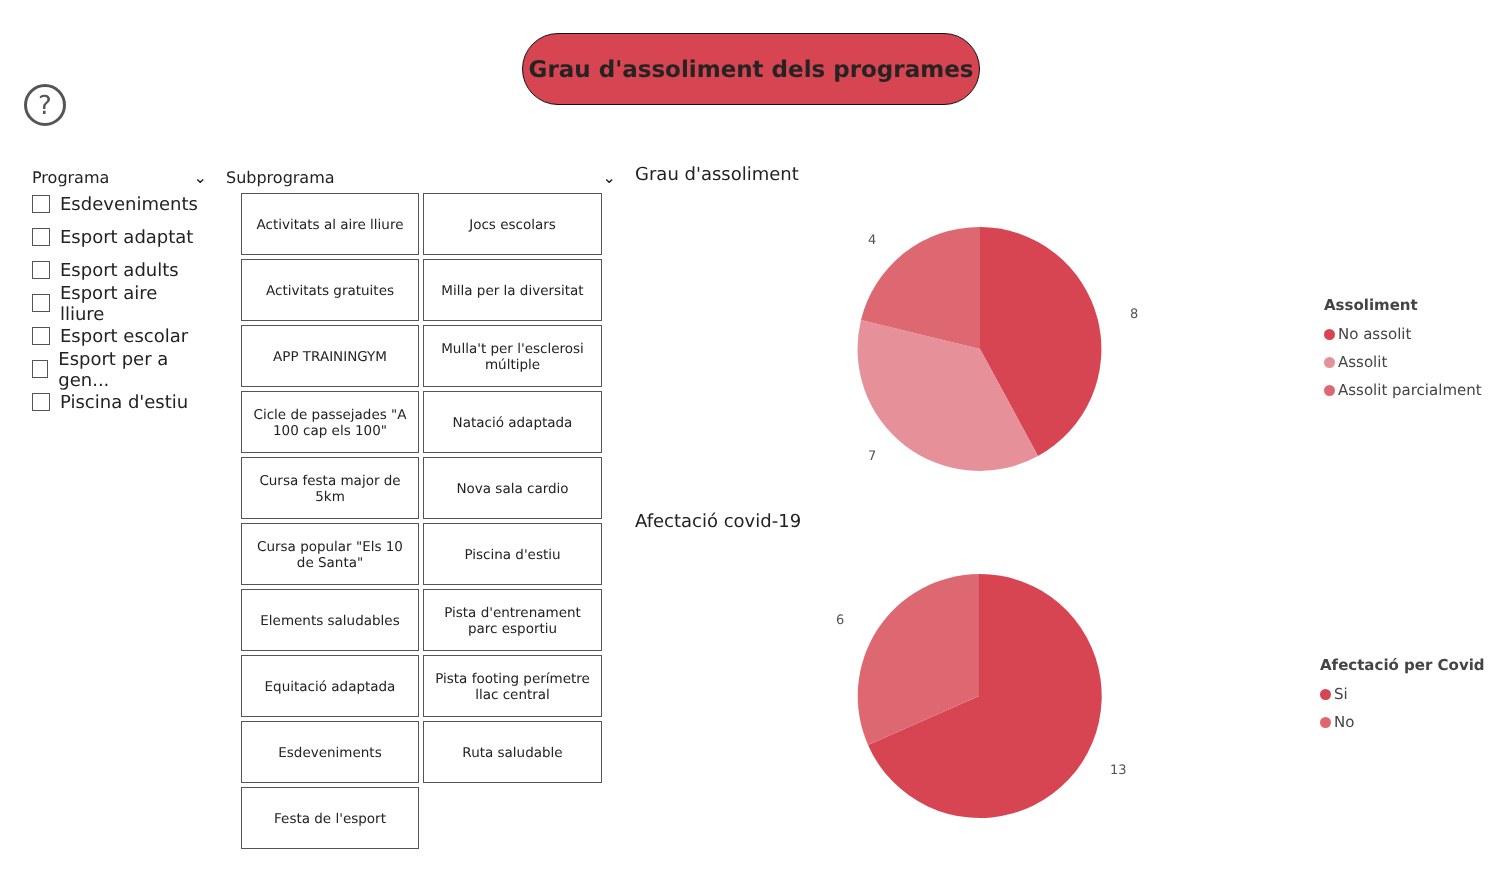Grau d'assoliment dels programes
?
Programa ⌄
Esdeveniments
Esport adaptat
Esport adults
Esport aire lliure
Esport escolar
Esport per a gen...
Piscina d'estiu
Subprograma ⌄
Activitats al aire lliure
Jocs escolars
Activitats gratuites
Milla per la diversitat
APP TRAININGYM
Mulla't per l'esclerosi múltiple
Cicle de passejades "A 100 cap els 100"
Natació adaptada
Cursa festa major de 5km
Nova sala cardio
Cursa popular "Els 10 de Santa"
Piscina d'estiu
Elements saludables
Pista d'entrenament parc esportiu
Equitació adaptada
Pista footing perímetre llac central
Esdeveniments
Ruta saludable
Festa de l'esport
Grau d'assoliment
4
8
7
Assoliment
No assolit
Assolit
Assolit parcialment
Afectació covid-19
6
13
Afectació per Covid
Si
No